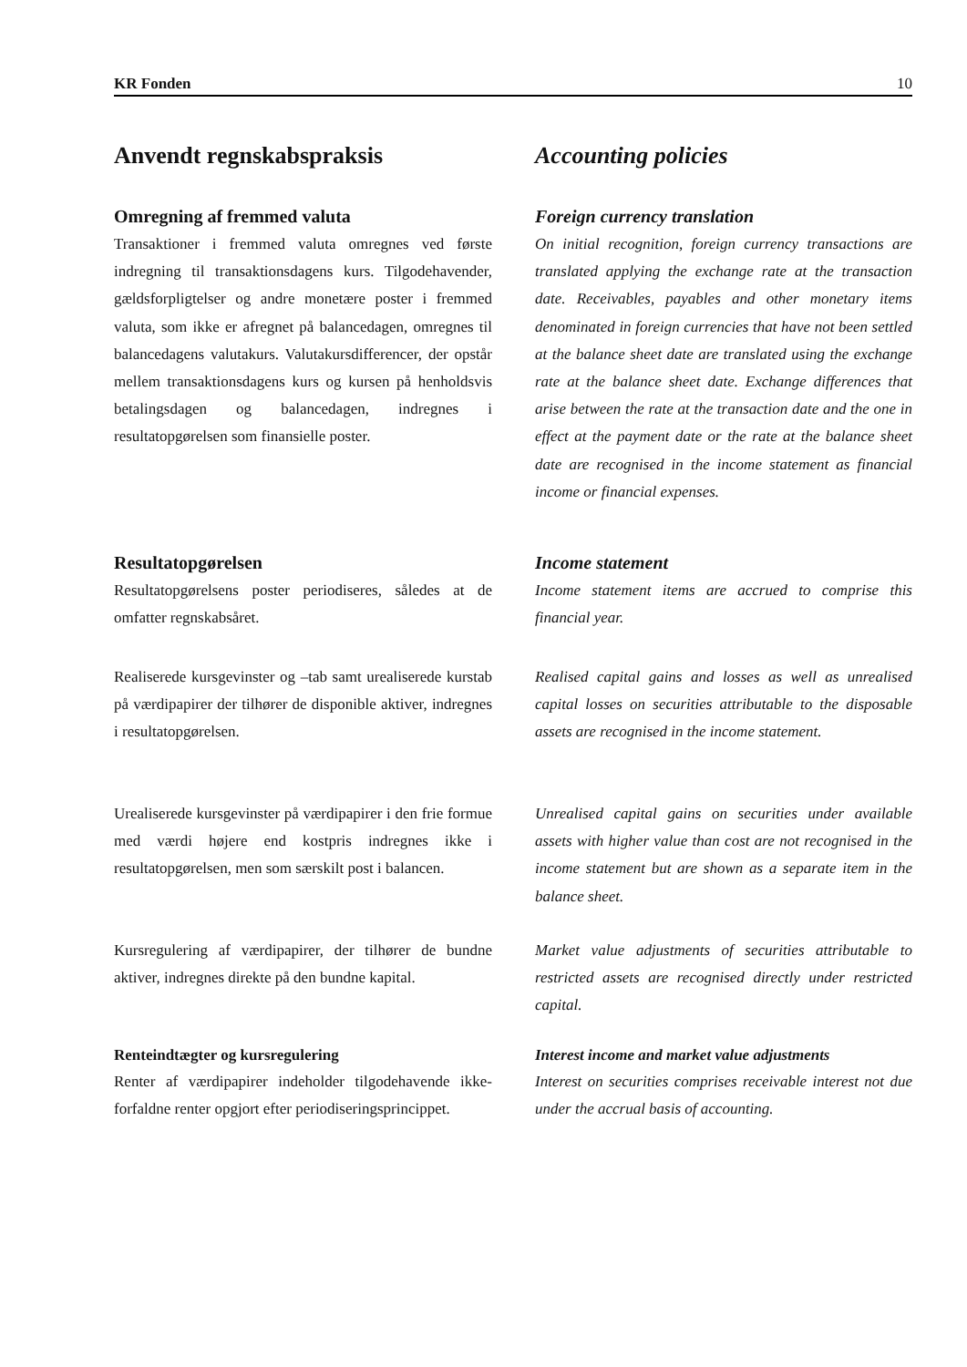KR Fonden 10
Anvendt regnskabspraksis Accounting policies
Omregning af fremmed valuta
Transaktioner i fremmed valuta omregnes ved første indregning til transaktionsdagens kurs. Tilgodehavender, gældsforpligtelser og andre monetære poster i fremmed valuta, som ikke er afregnet på balancedagen, omregnes til balancedagens valutakurs. Valutakursdifferencer, der opstår mellem transaktionsdagens kurs og kursen på henholdsvis betalingsdagen og balancedagen, indregnes i resultatopgørelsen som finansielle poster.
Foreign currency translation
On initial recognition, foreign currency transactions are translated applying the exchange rate at the transaction date. Receivables, payables and other monetary items denominated in foreign currencies that have not been settled at the balance sheet date are translated using the exchange rate at the balance sheet date. Exchange differences that arise between the rate at the transaction date and the one in effect at the payment date or the rate at the balance sheet date are recognised in the income statement as financial income or financial expenses.
Resultatopgørelsen
Resultatopgørelsens poster periodiseres, således at de omfatter regnskabsåret.
Income statement
Income statement items are accrued to comprise this financial year.
Realiserede kursgevinster og –tab samt urealiserede kurstab på værdipapirer der tilhører de disponible aktiver, indregnes i resultatopgørelsen.
Realised capital gains and losses as well as unrealised capital losses on securities attributable to the disposable assets are recognised in the income statement.
Urealiserede kursgevinster på værdipapirer i den frie formue med værdi højere end kostpris indregnes ikke i resultatopgørelsen, men som særskilt post i balancen.
Unrealised capital gains on securities under available assets with higher value than cost are not recognised in the income statement but are shown as a separate item in the balance sheet.
Kursregulering af værdipapirer, der tilhører de bundne aktiver, indregnes direkte på den bundne kapital.
Market value adjustments of securities attributable to restricted assets are recognised directly under restricted capital.
Renteindtægter og kursregulering
Renter af værdipapirer indeholder tilgodehavende ikke-forfaldne renter opgjort efter periodiseringsprincippet.
Interest income and market value adjustments
Interest on securities comprises receivable interest not due under the accrual basis of accounting.